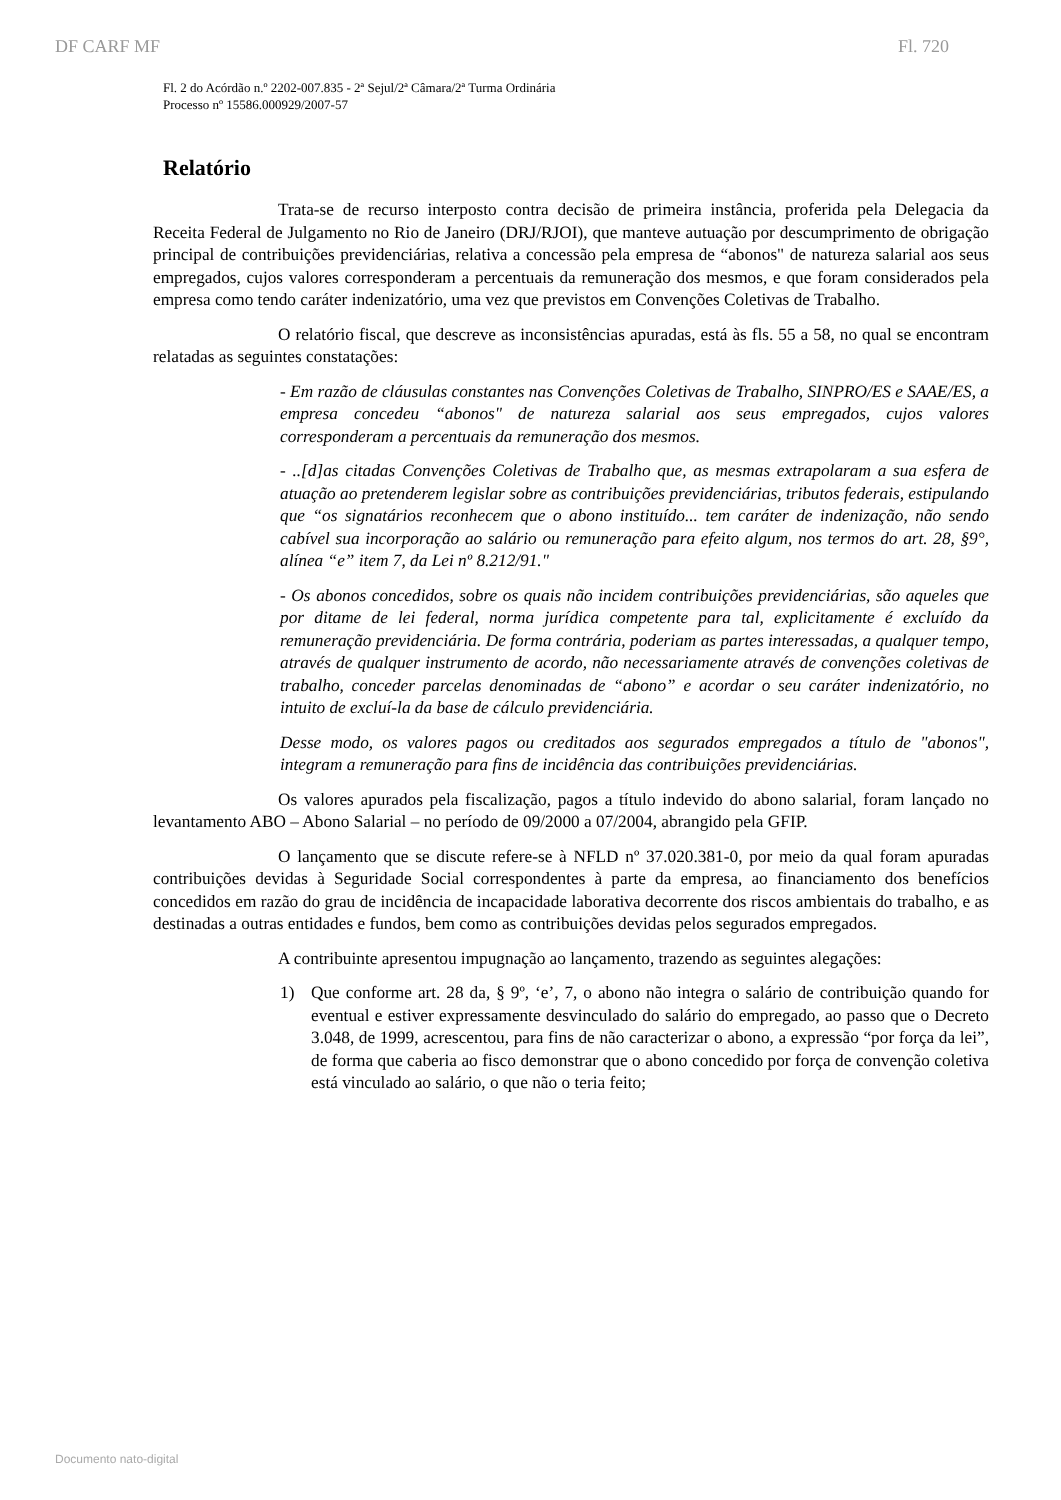DF CARF MF Fl. 720
Fl. 2 do Acórdão n.º 2202-007.835 - 2ª Sejul/2ª Câmara/2ª Turma Ordinária
Processo nº 15586.000929/2007-57
Relatório
Trata-se de recurso interposto contra decisão de primeira instância, proferida pela Delegacia da Receita Federal de Julgamento no Rio de Janeiro (DRJ/RJOI), que manteve autuação por descumprimento de obrigação principal de contribuições previdenciárias, relativa a concessão pela empresa de “abonos" de natureza salarial aos seus empregados, cujos valores corresponderam a percentuais da remuneração dos mesmos, e que foram considerados pela empresa como tendo caráter indenizatório, uma vez que previstos em Convenções Coletivas de Trabalho.
O relatório fiscal, que descreve as inconsistências apuradas, está às fls. 55 a 58, no qual se encontram relatadas as seguintes constatações:
- Em razão de cláusulas constantes nas Convenções Coletivas de Trabalho, SINPRO/ES e SAAE/ES, a empresa concedeu “abonos" de natureza salarial aos seus empregados, cujos valores corresponderam a percentuais da remuneração dos mesmos.
- ..[d]as citadas Convenções Coletivas de Trabalho que, as mesmas extrapolaram a sua esfera de atuação ao pretenderem legislar sobre as contribuições previdenciárias, tributos federais, estipulando que “os signatários reconhecem que o abono instituído... tem caráter de indenização, não sendo cabível sua incorporação ao salário ou remuneração para efeito algum, nos termos do art. 28, §9°, alínea “e” item 7, da Lei nº 8.212/91."
- Os abonos concedidos, sobre os quais não incidem contribuições previdenciárias, são aqueles que por ditame de lei federal, norma jurídica competente para tal, explicitamente é excluído da remuneração previdenciária. De forma contrária, poderiam as partes interessadas, a qualquer tempo, através de qualquer instrumento de acordo, não necessariamente através de convenções coletivas de trabalho, conceder parcelas denominadas de “abono” e acordar o seu caráter indenizatório, no intuito de excluí-la da base de cálculo previdenciária.
Desse modo, os valores pagos ou creditados aos segurados empregados a título de "abonos", integram a remuneração para fins de incidência das contribuições previdenciárias.
Os valores apurados pela fiscalização, pagos a título indevido do abono salarial, foram lançado no levantamento ABO – Abono Salarial – no período de 09/2000 a 07/2004, abrangido pela GFIP.
O lançamento que se discute refere-se à NFLD nº 37.020.381-0, por meio da qual foram apuradas contribuições devidas à Seguridade Social correspondentes à parte da empresa, ao financiamento dos benefícios concedidos em razão do grau de incidência de incapacidade laborativa decorrente dos riscos ambientais do trabalho, e as destinadas a outras entidades e fundos, bem como as contribuições devidas pelos segurados empregados.
A contribuinte apresentou impugnação ao lançamento, trazendo as seguintes alegações:
1) Que conforme art. 28 da, § 9º, ‘e’, 7, o abono não integra o salário de contribuição quando for eventual e estiver expressamente desvinculado do salário do empregado, ao passo que o Decreto 3.048, de 1999, acrescentou, para fins de não caracterizar o abono, a expressão “por força da lei”, de forma que caberia ao fisco demonstrar que o abono concedido por força de convenção coletiva está vinculado ao salário, o que não o teria feito;
Documento nato-digital